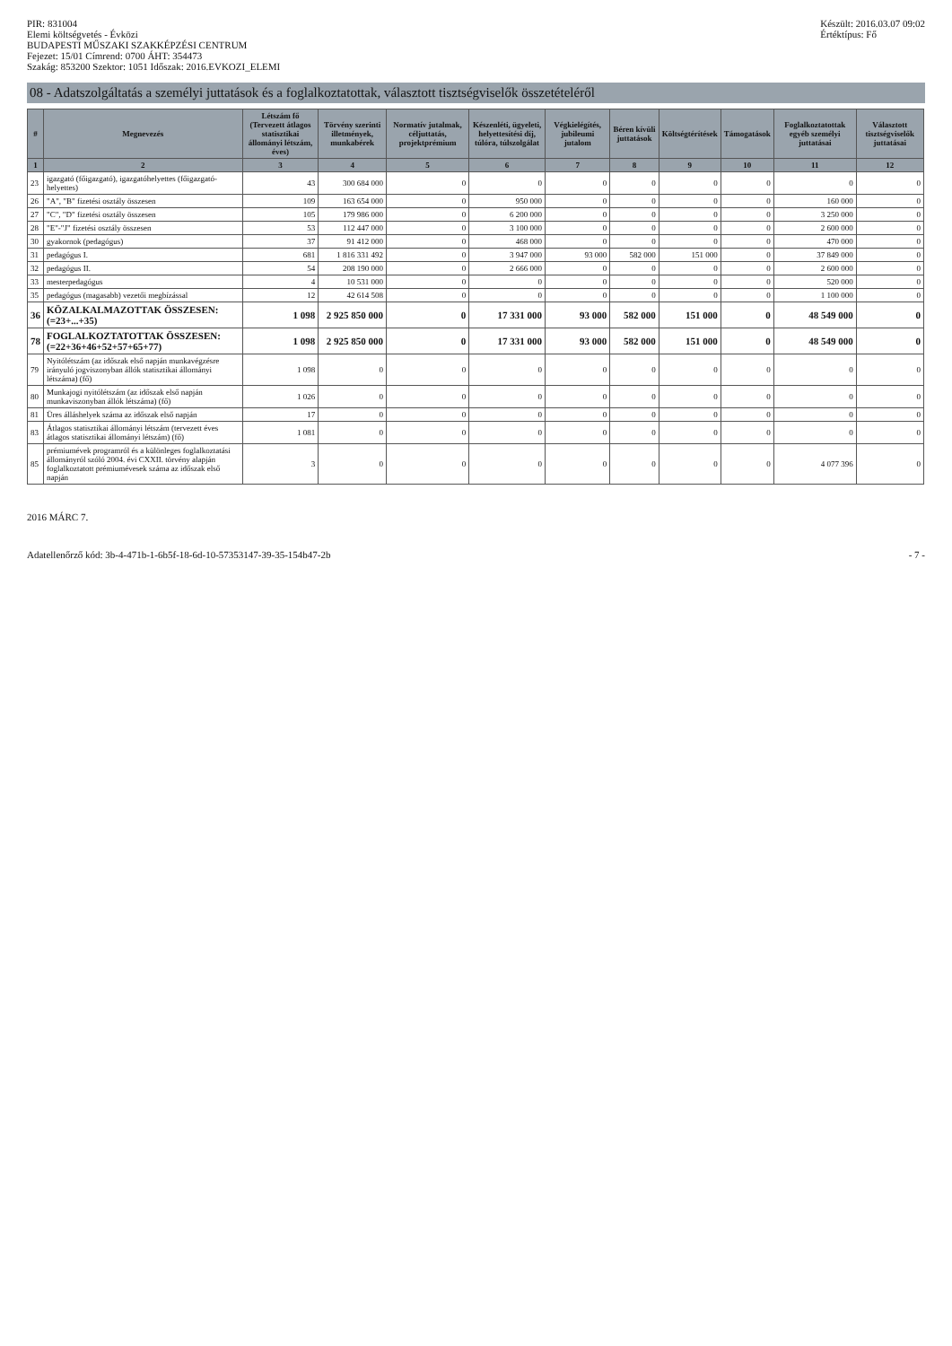PIR: 831004
Elemi költségvetés - Évközi
BUDAPESTI MŰSZAKI SZAKKÉPZÉSI CENTRUM
Fejezet: 15/01 Címrend: 0700 ÁHT: 354473
Szakág: 853200 Szektor: 1051 Időszak: 2016.EVKOZI_ELEMI
Készült: 2016.03.07 09:02
Értéktípus: Fő
08 - Adatszolgáltatás a személyi juttatások és a foglalkoztatottak, választott tisztségviselők összetételéről
| # | Megnevezés | Létszám fő (Tervezett átlagos statisztikai állományi létszám, éves) | Törvény szerinti illetmények, munkabérek | Normatív jutalmak, céljuttatás, projektprémium | Készenléti, ügyeleti, helyettesítési díj, túlóra, túlszolgálat | Végkielégítés, jubileumi jutalom | Béren kívüli juttatások | Költségtérítések | Támogatások | Foglalkoztatottak egyéb személyi juttatásai | Választott tisztségviselők juttatásai |
| --- | --- | --- | --- | --- | --- | --- | --- | --- | --- | --- | --- |
| 1 | 2 | 3 | 4 | 5 | 6 | 7 | 8 | 9 | 10 | 11 | 12 |
| 23 | igazgató (főigazgató), igazgatóhelyettes (főigazgató-helyettes) | 43 | 300 684 000 | 0 | 0 | 0 | 0 | 0 | 0 | 0 | 0 |
| 26 | "A", "B" fizetési osztály összesen | 109 | 163 654 000 | 0 | 950 000 | 0 | 0 | 0 | 0 | 160 000 | 0 |
| 27 | "C", "D" fizetési osztály összesen | 105 | 179 986 000 | 0 | 6 200 000 | 0 | 0 | 0 | 0 | 3 250 000 | 0 |
| 28 | "E"-"J" fizetési osztály összesen | 53 | 112 447 000 | 0 | 3 100 000 | 0 | 0 | 0 | 0 | 2 600 000 | 0 |
| 30 | gyakornok (pedagógus) | 37 | 91 412 000 | 0 | 468 000 | 0 | 0 | 0 | 0 | 470 000 | 0 |
| 31 | pedagógus I. | 681 | 1 816 331 492 | 0 | 3 947 000 | 93 000 | 582 000 | 151 000 | 0 | 37 849 000 | 0 |
| 32 | pedagógus II. | 54 | 208 190 000 | 0 | 2 666 000 | 0 | 0 | 0 | 0 | 2 600 000 | 0 |
| 33 | mesterpedagógus | 4 | 10 531 000 | 0 | 0 | 0 | 0 | 0 | 0 | 520 000 | 0 |
| 35 | pedagógus (magasabb) vezetői megbízással | 12 | 42 614 508 | 0 | 0 | 0 | 0 | 0 | 0 | 1 100 000 | 0 |
| 36 | KÖZALKALMAZOTTAK ÖSSZESEN: (=23+...+35) | 1 098 | 2 925 850 000 | 0 | 17 331 000 | 93 000 | 582 000 | 151 000 | 0 | 48 549 000 | 0 |
| 78 | FOGLALKOZTATOTTAK ÖSSZESEN: (=22+36+46+52+57+65+77) | 1 098 | 2 925 850 000 | 0 | 17 331 000 | 93 000 | 582 000 | 151 000 | 0 | 48 549 000 | 0 |
| 79 | Nyitólétszám (az időszak első napján munkavégzésre irányuló jogviszonyban állók statisztikai állományi létszáma) (fő) | 1 098 | 0 | 0 | 0 | 0 | 0 | 0 | 0 | 0 | 0 |
| 80 | Munkajogi nyitólétszám (az időszak első napján munkaviszonyban állók létszáma) (fő) | 1 026 | 0 | 0 | 0 | 0 | 0 | 0 | 0 | 0 | 0 |
| 81 | Üres álláshelyek száma az időszak első napján | 17 | 0 | 0 | 0 | 0 | 0 | 0 | 0 | 0 | 0 |
| 83 | Átlagos statisztikai állományi létszám (tervezett éves átlagos statisztikai állományi létszám) (fő) | 1 081 | 0 | 0 | 0 | 0 | 0 | 0 | 0 | 0 | 0 |
| 85 | prémiumévek programról és a különleges foglalkoztatási állományról szóló 2004. évi CXXII. törvény alapján foglalkoztatott prémiumévesek száma az időszak első napján | 3 | 0 | 0 | 0 | 0 | 0 | 0 | 0 | 4 077 396 | 0 |
2016 MÁRC 7.
Adatellenőrző kód: 3b-4-471b-1-6b5f-18-6d-10-57353147-39-35-154b47-2b
- 7 -